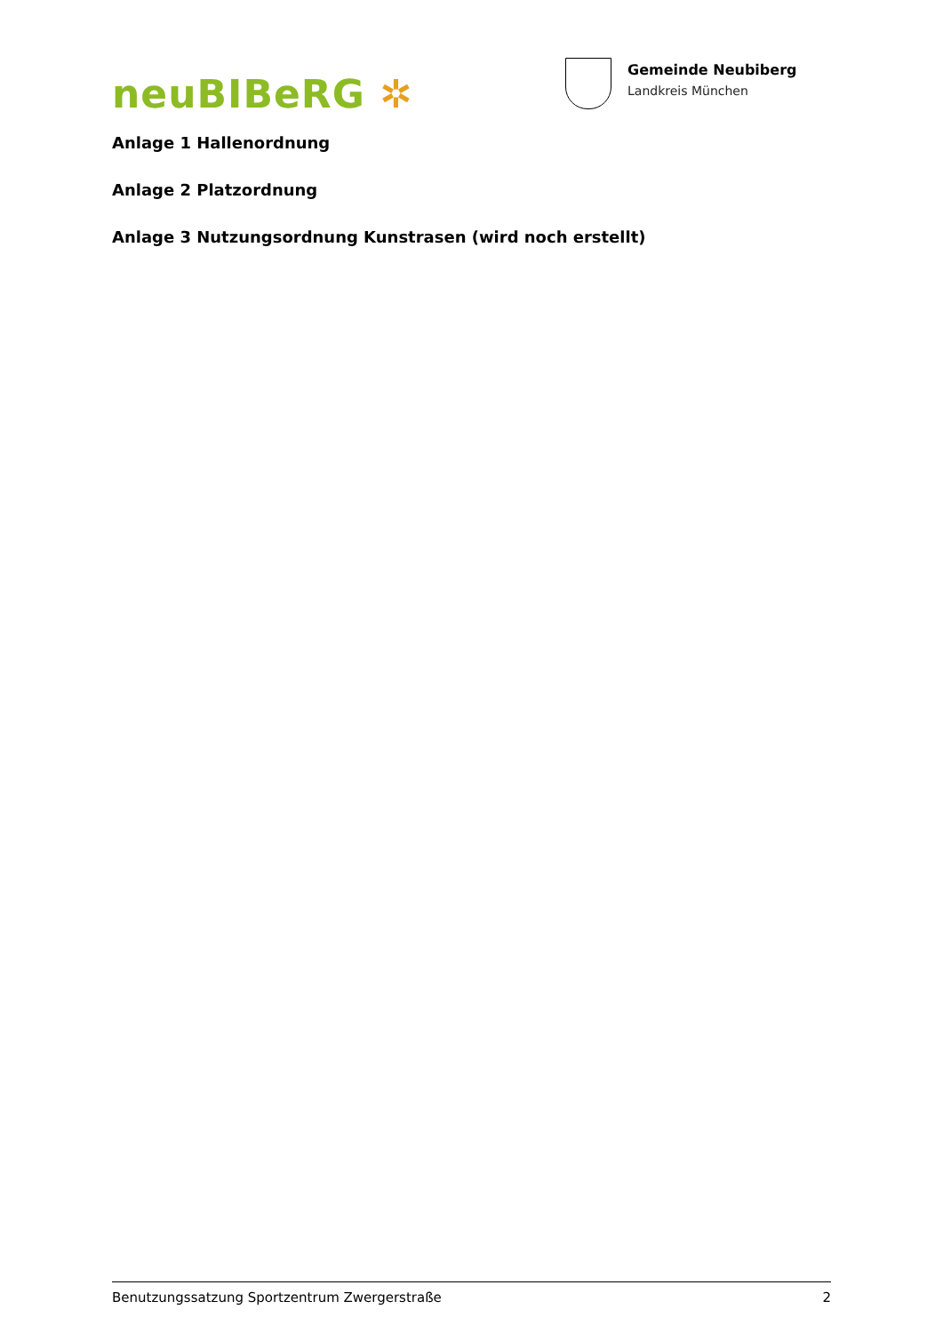neuBIBeRG ✲
Gemeinde Neubiberg
Landkreis München
Anlage 1 Hallenordnung
Anlage 2 Platzordnung
Anlage 3 Nutzungsordnung Kunstrasen (wird noch erstellt)
Benutzungssatzung Sportzentrum Zwergerstraße 2